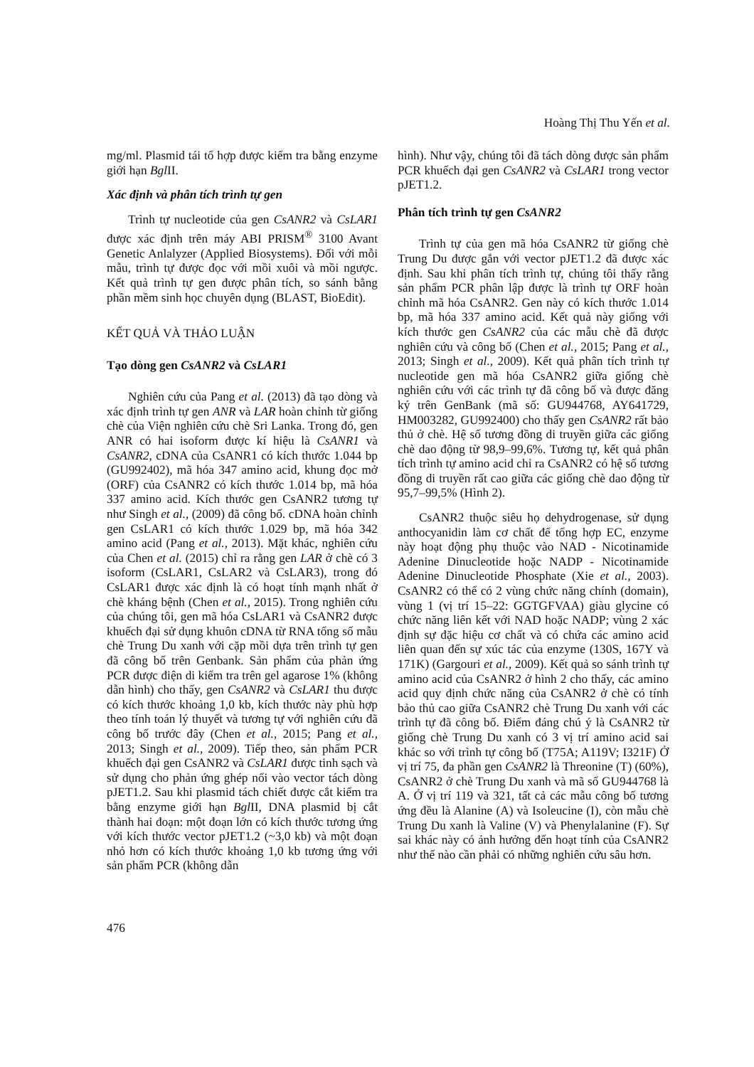Hoàng Thị Thu Yến et al.
mg/ml. Plasmid tái tổ hợp được kiểm tra bằng enzyme giới hạn Bgl II.
Xác định và phân tích trình tự gen
Trình tự nucleotide của gen CsANR2 và CsLAR1 được xác định trên máy ABI PRISM<sup>®</sup> 3100 Avant Genetic Anlalyzer (Applied Biosystems). Đối với mỗi mẫu, trình tự được đọc với mồi xuôi và mồi ngược. Kết quả trình tự gen được phân tích, so sánh bằng phần mềm sinh học chuyên dụng (BLAST, BioEdit).
KẾT QUẢ VÀ THẢO LUẬN
Tạo dòng gen CsANR2 và CsLAR1
Nghiên cứu của Pang et al. (2013) đã tạo dòng và xác định trình tự gen ANR và LAR hoàn chỉnh từ giống chè của Viện nghiên cứu chè Sri Lanka. Trong đó, gen ANR có hai isoform được kí hiệu là CsANR1 và CsANR2, cDNA của CsANR1 có kích thước 1.044 bp (GU992402), mã hóa 347 amino acid, khung đọc mở (ORF) của CsANR2 có kích thước 1.014 bp, mã hóa 337 amino acid. Kích thước gen CsANR2 tương tự như Singh et al., (2009) đã công bố. cDNA hoàn chỉnh gen CsLAR1 có kích thước 1.029 bp, mã hóa 342 amino acid (Pang et al., 2013). Mặt khác, nghiên cứu của Chen et al. (2015) chỉ ra rằng gen LAR ở chè có 3 isoform (CsLAR1, CsLAR2 và CsLAR3), trong đó CsLAR1 được xác định là có hoạt tính mạnh nhất ở chè kháng bệnh (Chen et al., 2015). Trong nghiên cứu của chúng tôi, gen mã hóa CsLAR1 và CsANR2 được khuếch đại sử dụng khuôn cDNA từ RNA tổng số mẫu chè Trung Du xanh với cặp mồi dựa trên trình tự gen đã công bố trên Genbank. Sản phẩm của phản ứng PCR được điện di kiểm tra trên gel agarose 1% (không dẫn hình) cho thấy, gen CsANR2 và CsLAR1 thu được có kích thước khoảng 1,0 kb, kích thước này phù hợp theo tính toán lý thuyết và tương tự với nghiên cứu đã công bố trước đây (Chen et al., 2015; Pang et al., 2013; Singh et al., 2009). Tiếp theo, sản phẩm PCR khuếch đại gen CsANR2 và CsLAR1 được tinh sạch và sử dụng cho phản ứng ghép nối vào vector tách dòng pJET1.2. Sau khi plasmid tách chiết được cắt kiểm tra bằng enzyme giới hạn Bgl II, DNA plasmid bị cắt thành hai đoạn: một đoạn lớn có kích thước tương ứng với kích thước vector pJET1.2 (~3,0 kb) và một đoạn nhỏ hơn có kích thước khoảng 1,0 kb tương ứng với sản phẩm PCR (không dẫn
hình). Như vậy, chúng tôi đã tách dòng được sản phẩm PCR khuếch đại gen CsANR2 và CsLAR1 trong vector pJET1.2.
Phân tích trình tự gen CsANR2
Trình tự của gen mã hóa CsANR2 từ giống chè Trung Du được gắn với vector pJET1.2 đã được xác định. Sau khi phân tích trình tự, chúng tôi thấy rằng sản phẩm PCR phân lập được là trình tự ORF hoàn chỉnh mã hóa CsANR2. Gen này có kích thước 1.014 bp, mã hóa 337 amino acid. Kết quả này giống với kích thước gen CsANR2 của các mẫu chè đã được nghiên cứu và công bố (Chen et al., 2015; Pang et al., 2013; Singh et al., 2009). Kết quả phân tích trình tự nucleotide gen mã hóa CsANR2 giữa giống chè nghiên cứu với các trình tự đã công bố và được đăng ký trên GenBank (mã số: GU944768, AY641729, HM003282, GU992400) cho thấy gen CsANR2 rất bảo thủ ở chè. Hệ số tương đồng di truyền giữa các giống chè dao động từ 98,9–99,6%. Tương tự, kết quả phân tích trình tự amino acid chỉ ra CsANR2 có hệ số tương đồng di truyền rất cao giữa các giống chè dao động từ 95,7–99,5% (Hình 2).
CsANR2 thuộc siêu họ dehydrogenase, sử dụng anthocyanidin làm cơ chất để tổng hợp EC, enzyme này hoạt động phụ thuộc vào NAD - Nicotinamide Adenine Dinucleotide hoặc NADP - Nicotinamide Adenine Dinucleotide Phosphate (Xie et al., 2003). CsANR2 có thể có 2 vùng chức năng chính (domain), vùng 1 (vị trí 15–22: GGTGFVAA) giàu glycine có chức năng liên kết với NAD hoặc NADP; vùng 2 xác định sự đặc hiệu cơ chất và có chứa các amino acid liên quan đến sự xúc tác của enzyme (130S, 167Y và 171K) (Gargouri et al., 2009). Kết quả so sánh trình tự amino acid của CsANR2 ở hình 2 cho thấy, các amino acid quy định chức năng của CsANR2 ở chè có tính bảo thủ cao giữa CsANR2 chè Trung Du xanh với các trình tự đã công bố. Điểm đáng chú ý là CsANR2 từ giống chè Trung Du xanh có 3 vị trí amino acid sai khác so với trình tự công bố (T75A; A119V; I321F) Ở vị trí 75, đa phần gen CsANR2 là Threonine (T) (60%), CsANR2 ở chè Trung Du xanh và mã số GU944768 là A. Ở vị trí 119 và 321, tất cả các mẫu công bố tương ứng đều là Alanine (A) và Isoleucine (I), còn mẫu chè Trung Du xanh là Valine (V) và Phenylalanine (F). Sự sai khác này có ảnh hưởng đến hoạt tính của CsANR2 như thế nào cần phải có những nghiên cứu sâu hơn.
476